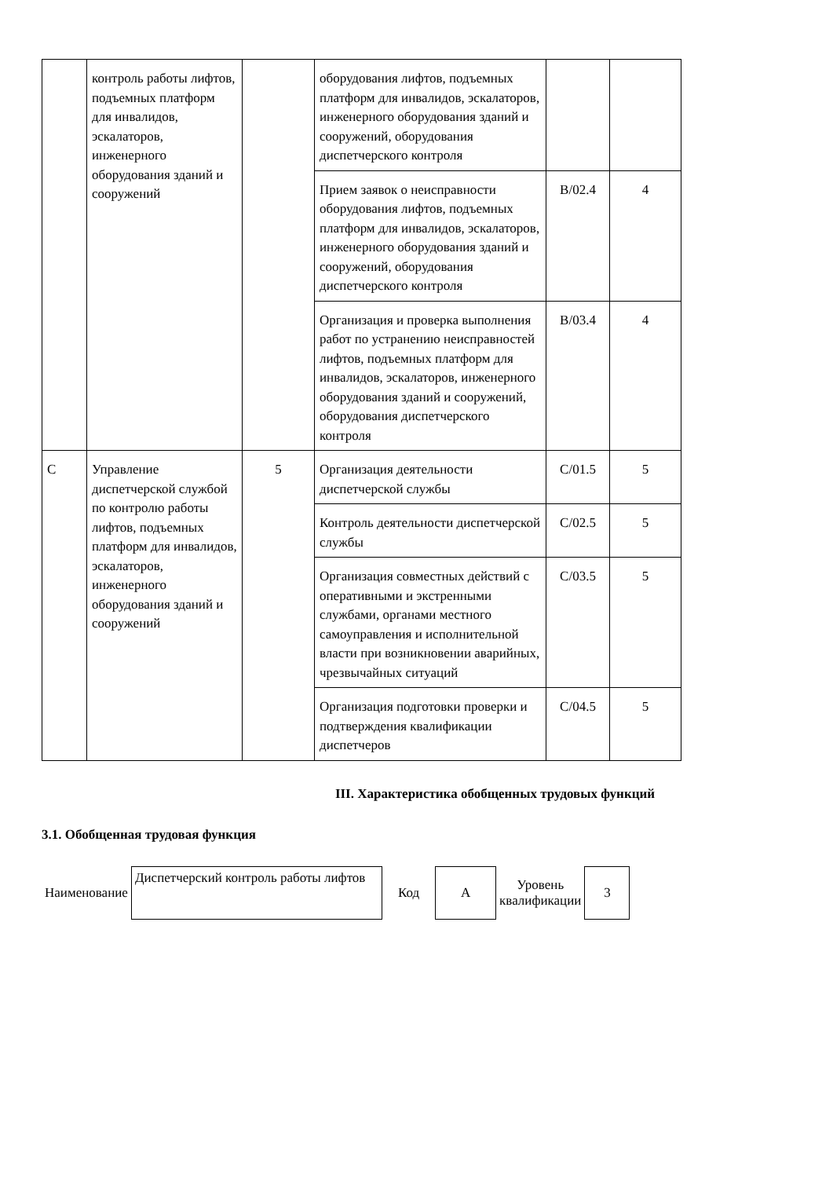| | контроль работы лифтов, подъемных платформ для инвалидов, эскалаторов, инженерного оборудования зданий и сооружений | | оборудования лифтов, подъемных платформ для инвалидов, эскалаторов, инженерного оборудования зданий и сооружений, оборудования диспетчерского контроля | | |
| | | | Прием заявок о неисправности оборудования лифтов, подъемных платформ для инвалидов, эскалаторов, инженерного оборудования зданий и сооружений, оборудования диспетчерского контроля | B/02.4 | 4 |
| | | | Организация и проверка выполнения работ по устранению неисправностей лифтов, подъемных платформ для инвалидов, эскалаторов, инженерного оборудования зданий и сооружений, оборудования диспетчерского контроля | B/03.4 | 4 |
| C | Управление диспетчерской службой по контролю работы лифтов, подъемных платформ для инвалидов, эскалаторов, инженерного оборудования зданий и сооружений | 5 | Организация деятельности диспетчерской службы | C/01.5 | 5 |
| | | | Контроль деятельности диспетчерской службы | C/02.5 | 5 |
| | | | Организация совместных действий с оперативными и экстренными службами, органами местного самоуправления и исполнительной власти при возникновении аварийных, чрезвычайных ситуаций | C/03.5 | 5 |
| | | | Организация подготовки проверки и подтверждения квалификации диспетчеров | C/04.5 | 5 |
III. Характеристика обобщенных трудовых функций
3.1. Обобщенная трудовая функция
| Наименование | Диспетчерский контроль работы лифтов | Код | A | Уровень квалификации | 3 |